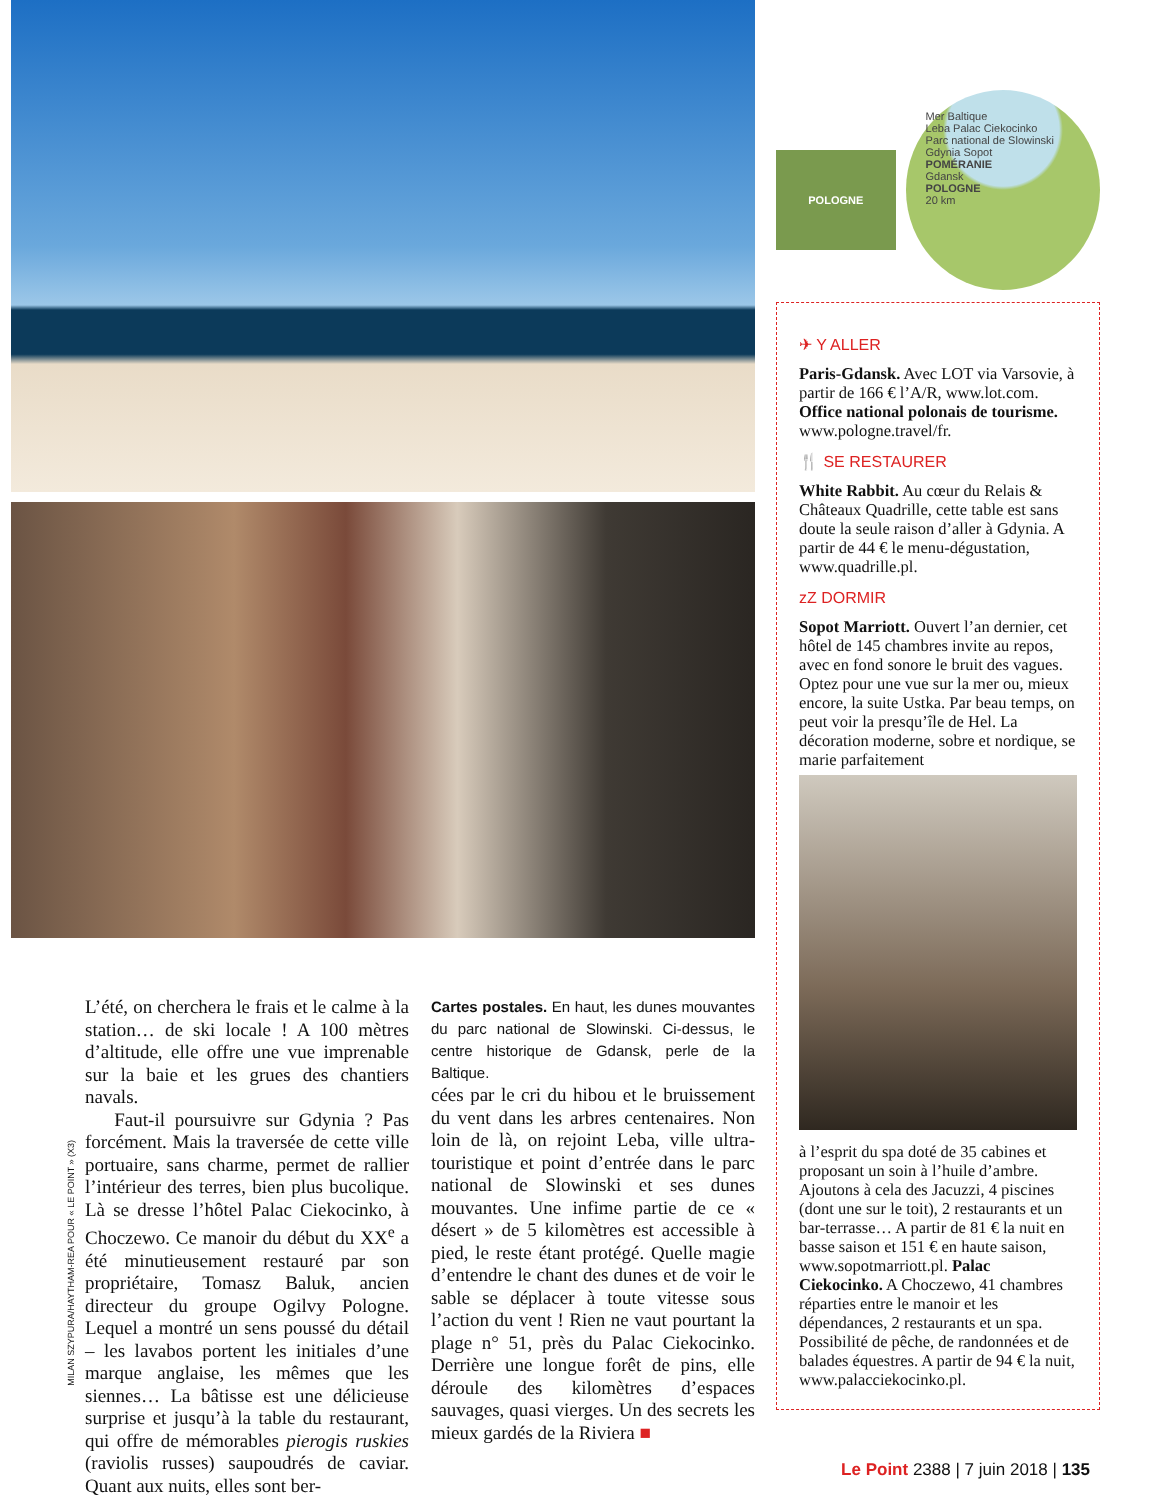L’été, on cherchera le frais et le calme à la station… de ski locale ! A 100 mètres d’altitude, elle offre une vue imprenable sur la baie et les grues des chantiers navals.
Faut-il poursuivre sur Gdynia ? Pas forcément. Mais la traversée de cette ville portuaire, sans charme, permet de rallier l’intérieur des terres, bien plus bucolique. Là se dresse l’hôtel Palac Ciekocinko, à Choczewo. Ce manoir du début du XX<sup>e</sup> a été minutieusement restauré par son propriétaire, Tomasz Baluk, ancien directeur du groupe Ogilvy Pologne. Lequel a montré un sens poussé du détail – les lavabos portent les initiales d’une marque anglaise, les mêmes que les siennes… La bâtisse est une délicieuse surprise et jusqu’à la table du restaurant, qui offre de mémorables pierogis ruskies (raviolis russes) saupoudrés de caviar. Quant aux nuits, elles sont ber-
Cartes postales. En haut, les dunes mouvantes du parc national de Slowinski. Ci-dessus, le centre historique de Gdansk, perle de la Baltique.
cées par le cri du hibou et le bruissement du vent dans les arbres centenaires. Non loin de là, on rejoint Leba, ville ultra-touristique et point d’entrée dans le parc national de Slowinski et ses dunes mouvantes. Une infime partie de ce « désert » de 5 kilomètres est accessible à pied, le reste étant protégé. Quelle magie d’entendre le chant des dunes et de voir le sable se déplacer à toute vitesse sous l’action du vent ! Rien ne vaut pourtant la plage n° 51, près du Palac Ciekocinko. Derrière une longue forêt de pins, elle déroule des kilomètres d’espaces sauvages, quasi vierges. Un des secrets les mieux gardés de la Riviera ■
MILAN SZYPURA/HAYTHAM-REA POUR « LE POINT » (X3)
POLOGNE
Mer Baltique
Leba Palac Ciekocinko
Parc national de Slowinski
Gdynia Sopot
POMÉRANIE
Gdansk
POLOGNE
20 km
✈ Y ALLER
Paris-Gdansk. Avec LOT via Varsovie, à partir de 166 € l’A/R, www.lot.com. Office national polonais de tourisme. www.pologne.travel/fr.
🍴 SE RESTAURER
White Rabbit. Au cœur du Relais & Châteaux Quadrille, cette table est sans doute la seule raison d’aller à Gdynia. A partir de 44 € le menu-dégustation, www.quadrille.pl.
zZ DORMIR
Sopot Marriott. Ouvert l’an dernier, cet hôtel de 145 chambres invite au repos, avec en fond sonore le bruit des vagues. Optez pour une vue sur la mer ou, mieux encore, la suite Ustka. Par beau temps, on peut voir la presqu’île de Hel. La décoration moderne, sobre et nordique, se marie parfaitement
à l’esprit du spa doté de 35 cabines et proposant un soin à l’huile d’ambre. Ajoutons à cela des Jacuzzi, 4 piscines (dont une sur le toit), 2 restaurants et un bar-terrasse… A partir de 81 € la nuit en basse saison et 151 € en haute saison, www.sopotmarriott.pl. Palac Ciekocinko. A Choczewo, 41 chambres réparties entre le manoir et les dépendances, 2 restaurants et un spa. Possibilité de pêche, de randonnées et de balades équestres. A partir de 94 € la nuit, www.palacciekocinko.pl.
Le Point 2388 | 7 juin 2018 | 135